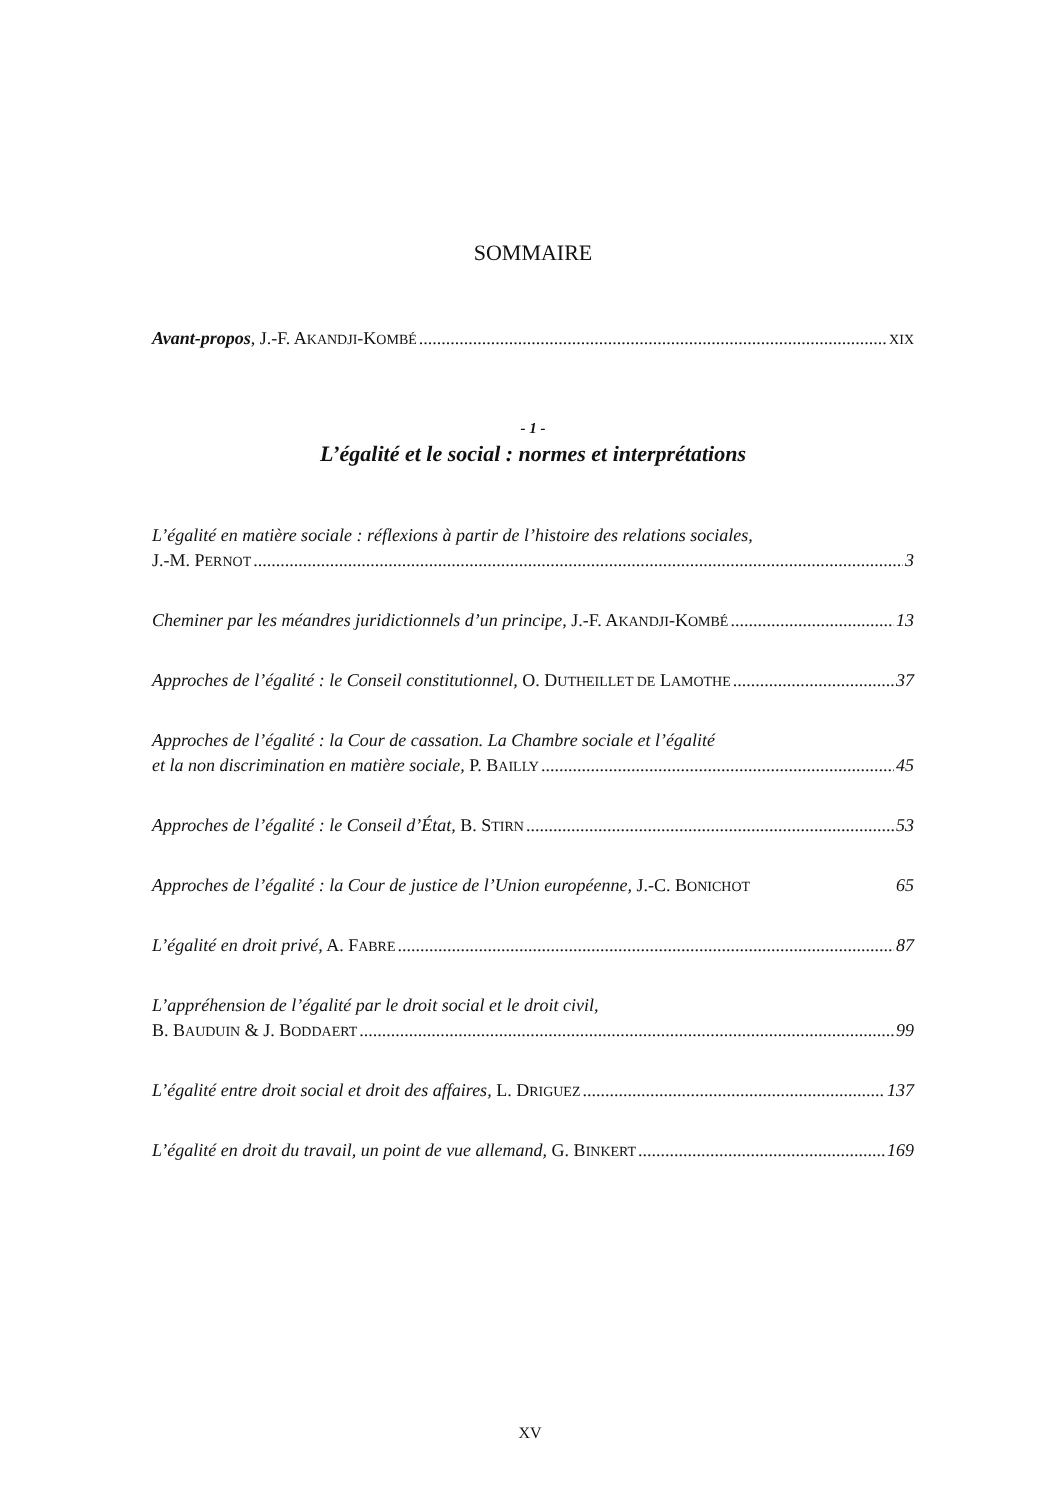SOMMAIRE
Avant-propos, J.-F. AKANDJI-KOMBÉ XIX
- 1 -
L’égalité et le social : normes et interprétations
L’égalité en matière sociale : réflexions à partir de l’histoire des relations sociales,
J.-M. PERNOT 3
Cheminer par les méandres juridictionnels d’un principe, J.-F. AKANDJI-KOMBÉ 13
Approches de l’égalité : le Conseil constitutionnel, O. DUTHEILLET DE LAMOTHE 37
Approches de l’égalité : la Cour de cassation. La Chambre sociale et l’égalité
et la non discrimination en matière sociale, P. BAILLY 45
Approches de l’égalité : le Conseil d’État, B. STIRN 53
Approches de l’égalité : la Cour de justice de l’Union européenne, J.-C. BONICHOT 65
L’égalité en droit privé, A. FABRE 87
L’appréhension de l’égalité par le droit social et le droit civil,
B. BAUDUIN & J. BODDAERT 99
L’égalité entre droit social et droit des affaires, L. DRIGUEZ 137
L’égalité en droit du travail, un point de vue allemand, G. BINKERT 169
XV